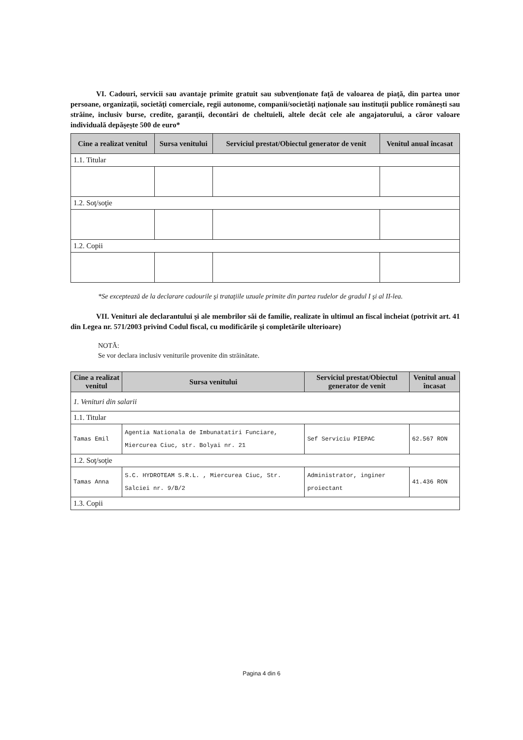VI. Cadouri, servicii sau avantaje primite gratuit sau subvenţionate faţă de valoarea de piaţă, din partea unor persoane, organizaţii, societăţi comerciale, regii autonome, companii/societăţi naţionale sau instituţii publice româneşti sau străine, inclusiv burse, credite, garanţii, decontări de cheltuieli, altele decât cele ale angajatorului, a căror valoare individuală depăşeşte 500 de euro*
| Cine a realizat venitul | Sursa venitului | Serviciul prestat/Obiectul generator de venit | Venitul anual încasat |
| --- | --- | --- | --- |
| 1.1. Titular | | | |
| 1.2. Soţ/soţie | | | |
| 1.2. Copii | | | |
*Se exceptează de la declarare cadourile şi trataţiile uzuale primite din partea rudelor de gradul I şi al II-lea.
VII. Venituri ale declarantului şi ale membrilor săi de familie, realizate în ultimul an fiscal încheiat (potrivit art. 41 din Legea nr. 571/2003 privind Codul fiscal, cu modificările şi completările ulterioare)
NOTĂ:
Se vor declara inclusiv veniturile provenite din străinătate.
| Cine a realizat venitul | Sursa venitului | Serviciul prestat/Obiectul generator de venit | Venitul anual încasat |
| --- | --- | --- | --- |
| 1. Venituri din salarii | | | |
| 1.1. Titular | | | |
| Tamas Emil | Agentia Nationala de Imbunatatiri Funciare, Miercurea Ciuc, str. Bolyai nr. 21 | Sef Serviciu PIEPAC | 62.567 RON |
| 1.2. Soţ/soţie | | | |
| Tamas Anna | S.C. HYDROTEAM S.R.L. , Miercurea Ciuc, Str. Salciei nr. 9/B/2 | Administrator, inginer proiectant | 41.436 RON |
| 1.3. Copii | | | |
Pagina 4 din 6